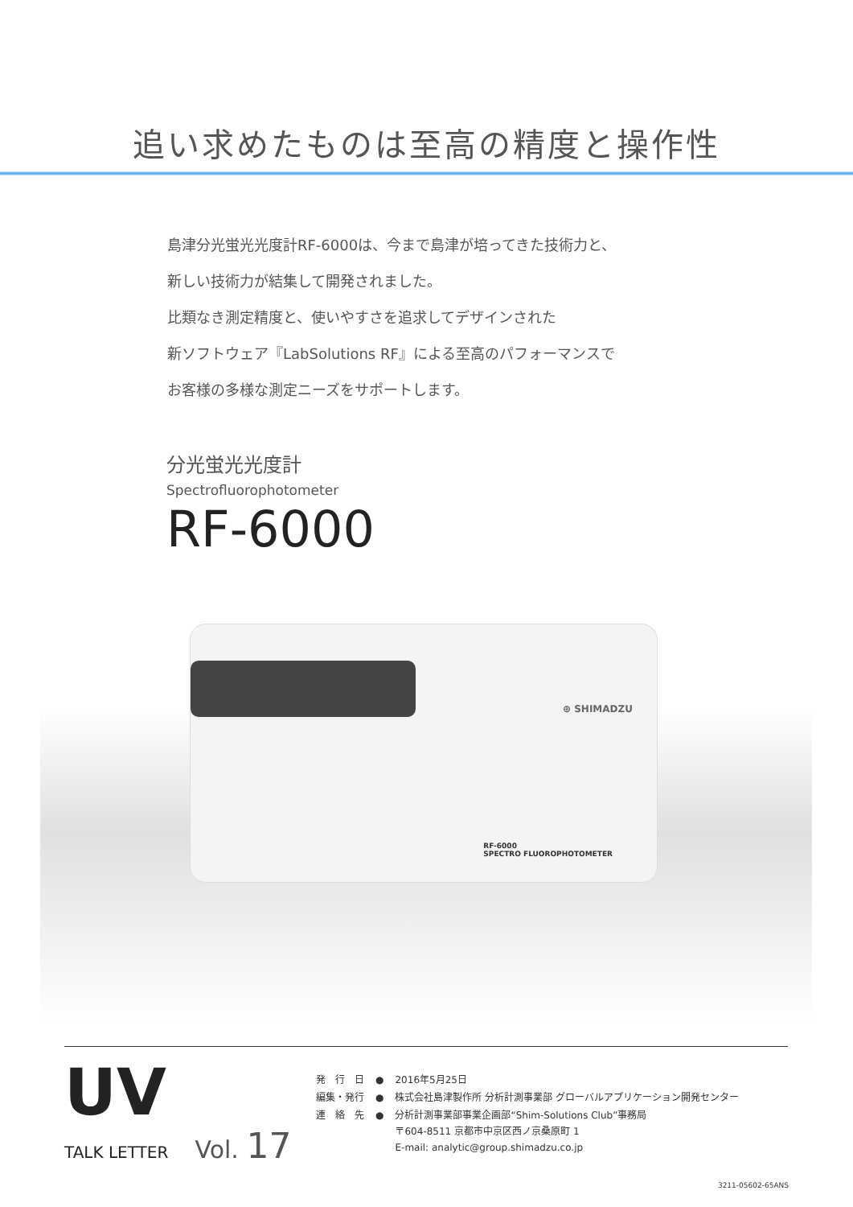追い求めたものは至高の精度と操作性
島津分光蛍光光度計RF-6000は、今まで島津が培ってきた技術力と、
新しい技術力が結集して開発されました。
比類なき測定精度と、使いやすさを追求してデザインされた
新ソフトウェア『LabSolutions RF』による至高のパフォーマンスで
お客様の多様な測定ニーズをサポートします。
分光蛍光光度計
Spectrofluorophotometer
RF-6000
⊕ SHIMADZU
RF-6000
SPECTRO FLUOROPHOTOMETER
UV
TALK LETTER Vol. 17
| 発 行 日 | ● | 2016年5月25日 |
| 編集・発行 | ● | 株式会社島津製作所 分析計測事業部 グローバルアプリケーション開発センター |
| 連 絡 先 | ● | 分析計測事業部事業企画部“Shim-Solutions Club”事務局 〒604-8511 京都市中京区西ノ京桑原町 1 E-mail: analytic@group.shimadzu.co.jp |
3211-05602-65ANS